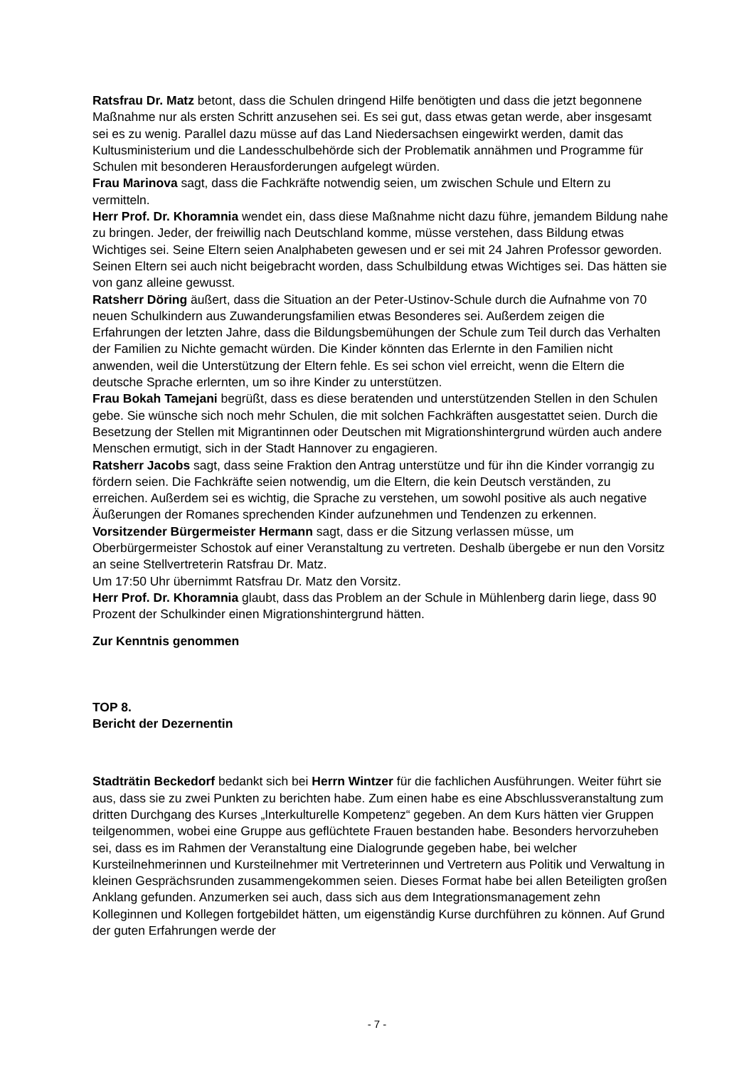Ratsfrau Dr. Matz betont, dass die Schulen dringend Hilfe benötigten und dass die jetzt begonnene Maßnahme nur als ersten Schritt anzusehen sei. Es sei gut, dass etwas getan werde, aber insgesamt sei es zu wenig. Parallel dazu müsse auf das Land Niedersachsen eingewirkt werden, damit das Kultusministerium und die Landesschulbehörde sich der Problematik annähmen und Programme für Schulen mit besonderen Herausforderungen aufgelegt würden.
Frau Marinova sagt, dass die Fachkräfte notwendig seien, um zwischen Schule und Eltern zu vermitteln.
Herr Prof. Dr. Khoramnia wendet ein, dass diese Maßnahme nicht dazu führe, jemandem Bildung nahe zu bringen. Jeder, der freiwillig nach Deutschland komme, müsse verstehen, dass Bildung etwas Wichtiges sei. Seine Eltern seien Analphabeten gewesen und er sei mit 24 Jahren Professor geworden. Seinen Eltern sei auch nicht beigebracht worden, dass Schulbildung etwas Wichtiges sei. Das hätten sie von ganz alleine gewusst.
Ratsherr Döring äußert, dass die Situation an der Peter-Ustinov-Schule durch die Aufnahme von 70 neuen Schulkindern aus Zuwanderungsfamilien etwas Besonderes sei. Außerdem zeigen die Erfahrungen der letzten Jahre, dass die Bildungsbemühungen der Schule zum Teil durch das Verhalten der Familien zu Nichte gemacht würden. Die Kinder könnten das Erlernte in den Familien nicht anwenden, weil die Unterstützung der Eltern fehle. Es sei schon viel erreicht, wenn die Eltern die deutsche Sprache erlernten, um so ihre Kinder zu unterstützen.
Frau Bokah Tamejani begrüßt, dass es diese beratenden und unterstützenden Stellen in den Schulen gebe. Sie wünsche sich noch mehr Schulen, die mit solchen Fachkräften ausgestattet seien. Durch die Besetzung der Stellen mit Migrantinnen oder Deutschen mit Migrationshintergrund würden auch andere Menschen ermutigt, sich in der Stadt Hannover zu engagieren.
Ratsherr Jacobs sagt, dass seine Fraktion den Antrag unterstütze und für ihn die Kinder vorrangig zu fördern seien. Die Fachkräfte seien notwendig, um die Eltern, die kein Deutsch verständen, zu erreichen. Außerdem sei es wichtig, die Sprache zu verstehen, um sowohl positive als auch negative Äußerungen der Romanes sprechenden Kinder aufzunehmen und Tendenzen zu erkennen.
Vorsitzender Bürgermeister Hermann sagt, dass er die Sitzung verlassen müsse, um Oberbürgermeister Schostok auf einer Veranstaltung zu vertreten. Deshalb übergebe er nun den Vorsitz an seine Stellvertreterin Ratsfrau Dr. Matz.
Um 17:50 Uhr übernimmt Ratsfrau Dr. Matz den Vorsitz.
Herr Prof. Dr. Khoramnia glaubt, dass das Problem an der Schule in Mühlenberg darin liege, dass 90 Prozent der Schulkinder einen Migrationshintergrund hätten.
Zur Kenntnis genommen
TOP 8.
Bericht der Dezernentin
Stadträtin Beckedorf bedankt sich bei Herrn Wintzer für die fachlichen Ausführungen. Weiter führt sie aus, dass sie zu zwei Punkten zu berichten habe. Zum einen habe es eine Abschlussveranstaltung zum dritten Durchgang des Kurses „Interkulturelle Kompetenz“ gegeben. An dem Kurs hätten vier Gruppen teilgenommen, wobei eine Gruppe aus geflüchtete Frauen bestanden habe. Besonders hervorzuheben sei, dass es im Rahmen der Veranstaltung eine Dialogrunde gegeben habe, bei welcher Kursteilnehmerinnen und Kursteilnehmer mit Vertreterinnen und Vertretern aus Politik und Verwaltung in kleinen Gesprächsrunden zusammengekommen seien. Dieses Format habe bei allen Beteiligten großen Anklang gefunden. Anzumerken sei auch, dass sich aus dem Integrationsmanagement zehn Kolleginnen und Kollegen fortgebildet hätten, um eigenständig Kurse durchführen zu können. Auf Grund der guten Erfahrungen werde der
- 7 -